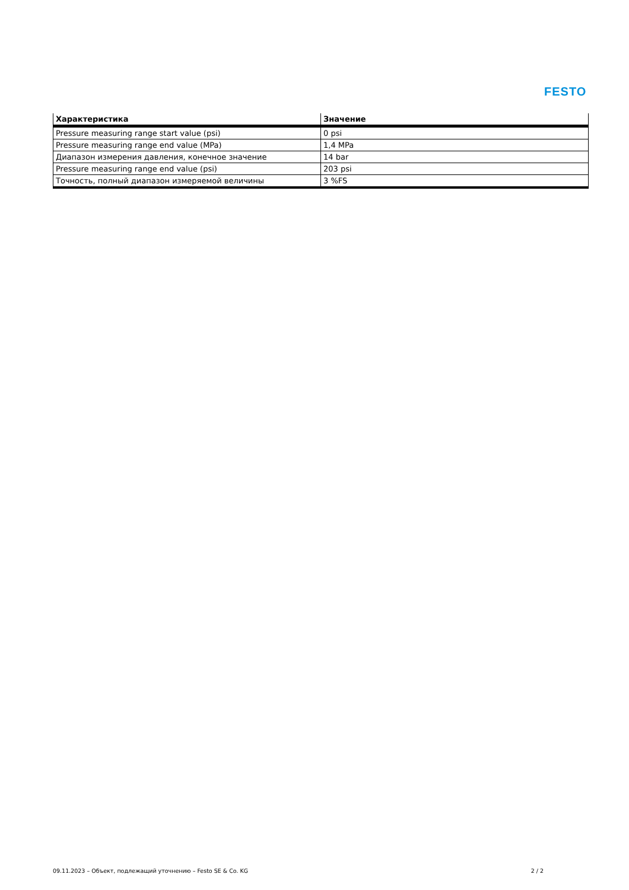FESTO
| Характеристика | Значение |
| --- | --- |
| Pressure measuring range start value (psi) | 0 psi |
| Pressure measuring range end value (MPa) | 1,4 MPa |
| Диапазон измерения давления, конечное значение | 14 bar |
| Pressure measuring range end value (psi) | 203 psi |
| Точность, полный диапазон измеряемой величины | 3 %FS |
09.11.2023 – Объект, подлежащий уточнению – Festo SE & Co. KG 2 / 2